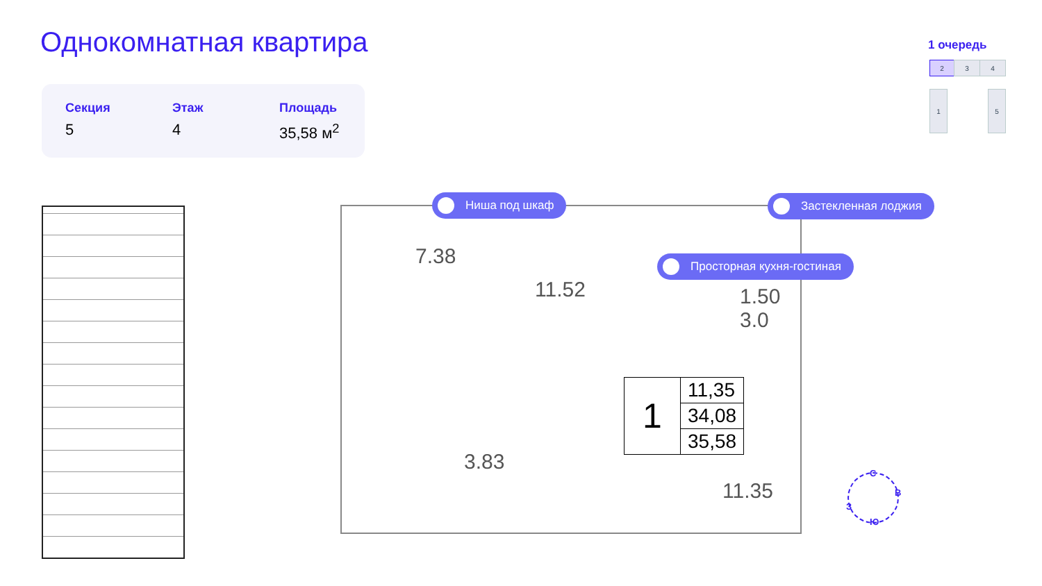Однокомнатная квартира
Секция
5
Этаж
4
Площадь
35,58 м<sup>2</sup>
1 очередь
2 3 4
1 5
Ниша под шкаф Застекленная лоджия
Просторная кухня-гостиная
7.38
11.52
1.50
3.0
3.83
11.35
1
11,35
34,08
35,58
С
В
Ю
З